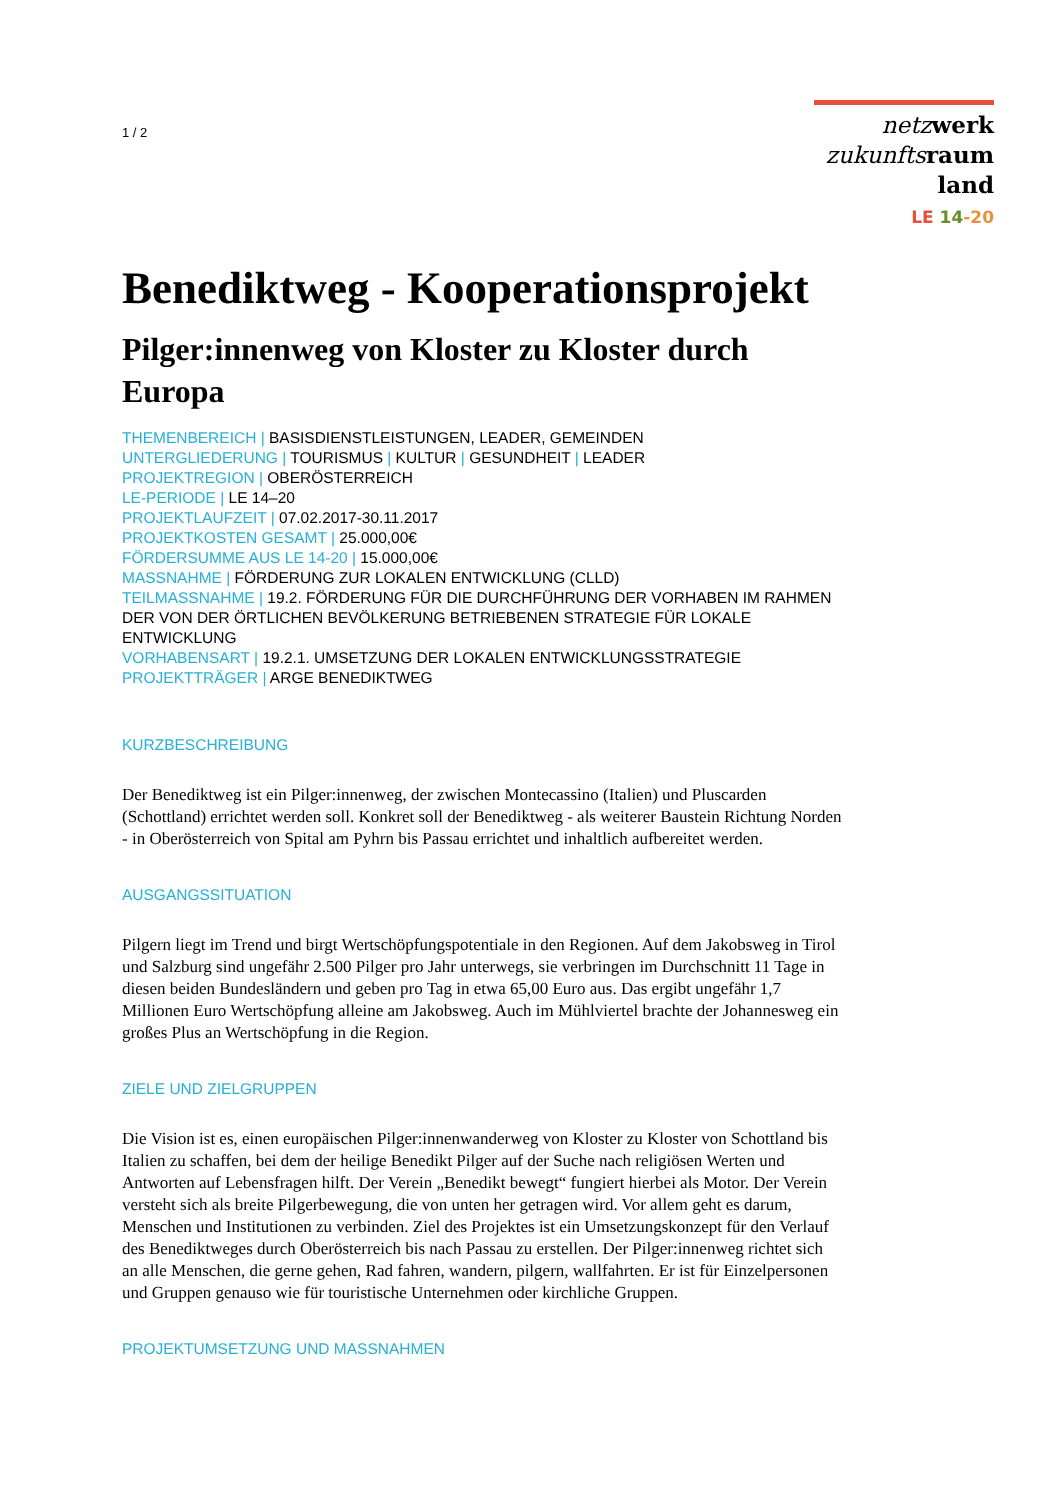1 / 2
netz werk
zukunfts raum
land
LE 14-20
Benediktweg - Kooperationsprojekt
Pilger:innenweg von Kloster zu Kloster durch Europa
THEMENBEREICH | BASISDIENSTLEISTUNGEN, LEADER, GEMEINDEN
UNTERGLIEDERUNG | TOURISMUS | KULTUR | GESUNDHEIT | LEADER
PROJEKTREGION | OBERÖSTERREICH
LE-PERIODE | LE 14–20
PROJEKTLAUFZEIT | 07.02.2017-30.11.2017
PROJEKTKOSTEN GESAMT | 25.000,00€
FÖRDERSUMME AUS LE 14-20 | 15.000,00€
MASSNAHME | FÖRDERUNG ZUR LOKALEN ENTWICKLUNG (CLLD)
TEILMASSNAHME | 19.2. FÖRDERUNG FÜR DIE DURCHFÜHRUNG DER VORHABEN IM RAHMEN DER VON DER ÖRTLICHEN BEVÖLKERUNG BETRIEBENEN STRATEGIE FÜR LOKALE ENTWICKLUNG
VORHABENSART | 19.2.1. UMSETZUNG DER LOKALEN ENTWICKLUNGSSTRATEGIE
PROJEKTTRÄGER | ARGE BENEDIKTWEG
KURZBESCHREIBUNG
Der Benediktweg ist ein Pilger:innenweg, der zwischen Montecassino (Italien) und Pluscarden (Schottland) errichtet werden soll. Konkret soll der Benediktweg - als weiterer Baustein Richtung Norden - in Oberösterreich von Spital am Pyhrn bis Passau errichtet und inhaltlich aufbereitet werden.
AUSGANGSSITUATION
Pilgern liegt im Trend und birgt Wertschöpfungspotentiale in den Regionen. Auf dem Jakobsweg in Tirol und Salzburg sind ungefähr 2.500 Pilger pro Jahr unterwegs, sie verbringen im Durchschnitt 11 Tage in diesen beiden Bundesländern und geben pro Tag in etwa 65,00 Euro aus. Das ergibt ungefähr 1,7 Millionen Euro Wertschöpfung alleine am Jakobsweg. Auch im Mühlviertel brachte der Johannesweg ein großes Plus an Wertschöpfung in die Region.
ZIELE UND ZIELGRUPPEN
Die Vision ist es, einen europäischen Pilger:innenwanderweg von Kloster zu Kloster von Schottland bis Italien zu schaffen, bei dem der heilige Benedikt Pilger auf der Suche nach religiösen Werten und Antworten auf Lebensfragen hilft. Der Verein „Benedikt bewegt“ fungiert hierbei als Motor. Der Verein versteht sich als breite Pilgerbewegung, die von unten her getragen wird. Vor allem geht es darum, Menschen und Institutionen zu verbinden. Ziel des Projektes ist ein Umsetzungskonzept für den Verlauf des Benediktweges durch Oberösterreich bis nach Passau zu erstellen. Der Pilger:innenweg richtet sich an alle Menschen, die gerne gehen, Rad fahren, wandern, pilgern, wallfahrten. Er ist für Einzelpersonen und Gruppen genauso wie für touristische Unternehmen oder kirchliche Gruppen.
PROJEKTUMSETZUNG UND MASSNAHMEN